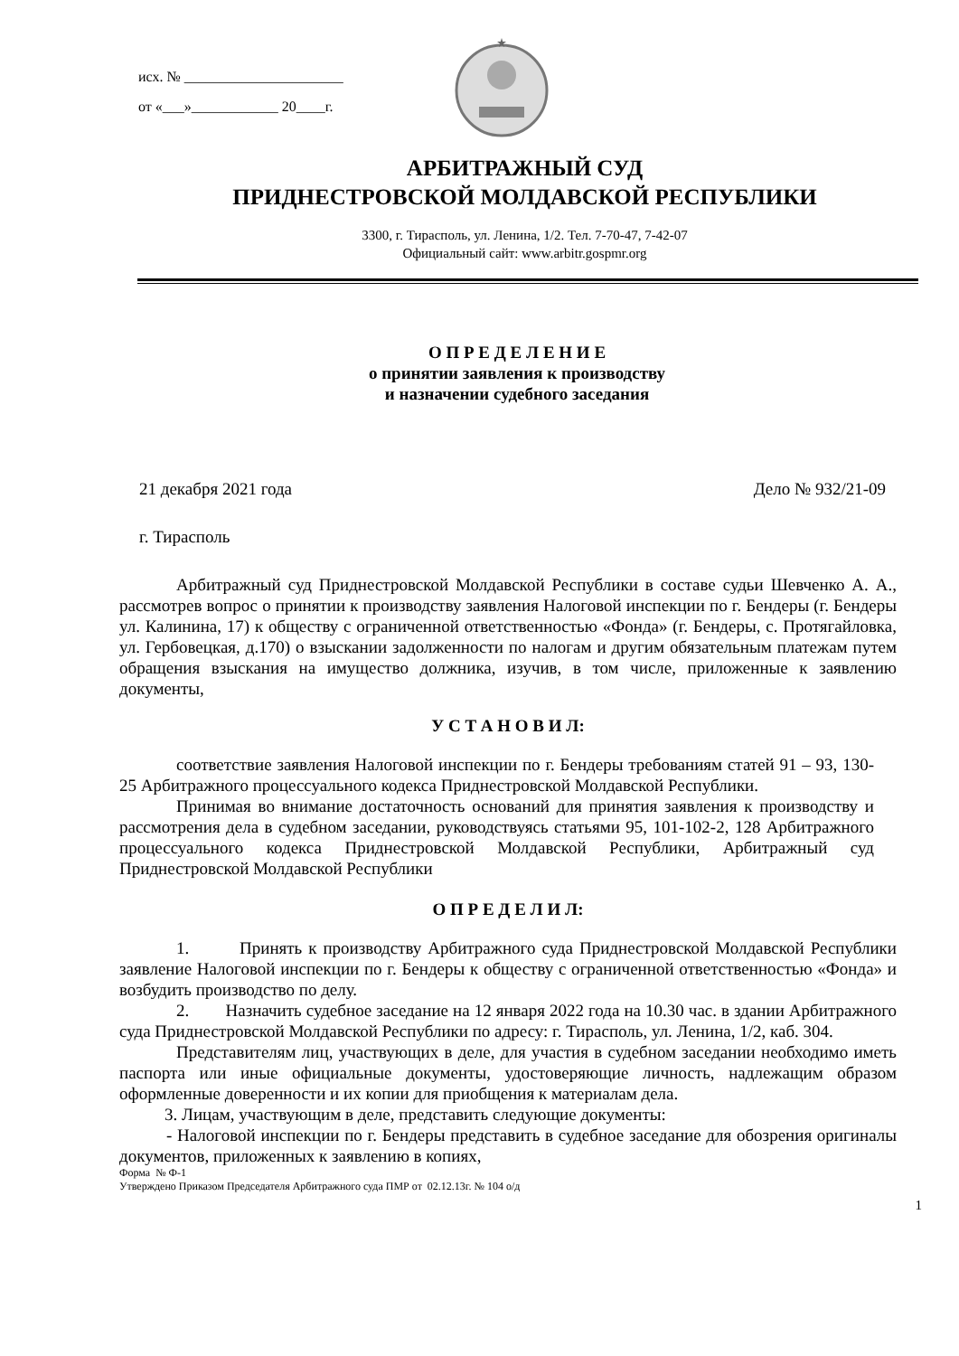исх. № ______________________
от «___»____________ 20____г.
АРБИТРАЖНЫЙ СУД
ПРИДНЕСТРОВСКОЙ МОЛДАВСКОЙ РЕСПУБЛИКИ
3300, г. Тирасполь, ул. Ленина, 1/2. Тел. 7-70-47, 7-42-07
Официальный сайт: www.arbitr.gospmr.org
О П Р Е Д Е Л Е Н И Е
о принятии заявления к производству
и назначении судебного заседания
21 декабря 2021 года Дело № 932/21-09
г. Тирасполь
Арбитражный суд Приднестровской Молдавской Республики в составе судьи Шевченко А. А., рассмотрев вопрос о принятии к производству заявления Налоговой инспекции по г. Бендеры (г. Бендеры ул. Калинина, 17) к обществу с ограниченной ответственностью «Фонда» (г. Бендеры, с. Протягайловка, ул. Гербовецкая, д.170) о взыскании задолженности по налогам и другим обязательным платежам путем обращения взыскания на имущество должника, изучив, в том числе, приложенные к заявлению документы,
У С Т А Н О В И Л:
соответствие заявления Налоговой инспекции по г. Бендеры требованиям статей 91 – 93, 130-25 Арбитражного процессуального кодекса Приднестровской Молдавской Республики.
Принимая во внимание достаточность оснований для принятия заявления к производству и рассмотрения дела в судебном заседании, руководствуясь статьями 95, 101-102-2, 128 Арбитражного процессуального кодекса Приднестровской Молдавской Республики, Арбитражный суд Приднестровской Молдавской Республики
О П Р Е Д Е Л И Л:
1. Принять к производству Арбитражного суда Приднестровской Молдавской Республики заявление Налоговой инспекции по г. Бендеры к обществу с ограниченной ответственностью «Фонда» и возбудить производство по делу.
2. Назначить судебное заседание на 12 января 2022 года на 10.30 час. в здании Арбитражного суда Приднестровской Молдавской Республики по адресу: г. Тирасполь, ул. Ленина, 1/2, каб. 304.
Представителям лиц, участвующих в деле, для участия в судебном заседании необходимо иметь паспорта или иные официальные документы, удостоверяющие личность, надлежащим образом оформленные доверенности и их копии для приобщения к материалам дела.
3. Лицам, участвующим в деле, представить следующие документы:
- Налоговой инспекции по г. Бендеры представить в судебное заседание для обозрения оригиналы документов, приложенных к заявлению в копиях,
Форма № Ф-1
Утверждено Приказом Председателя Арбитражного суда ПМР от 02.12.13г. № 104 о/д
1